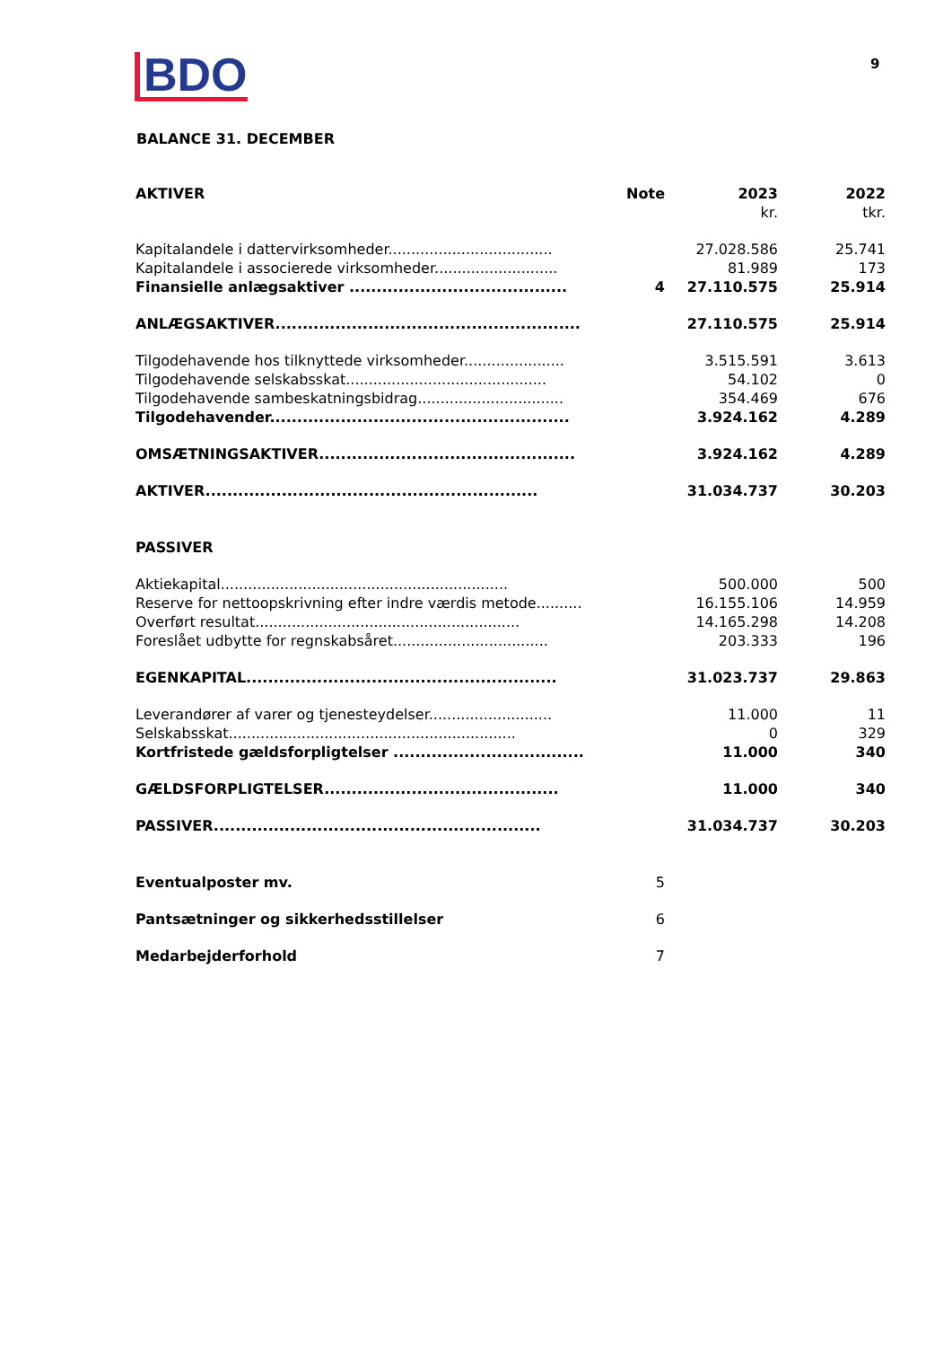BDO 9
BALANCE 31. DECEMBER
| AKTIVER | Note | 2023 | 2022 |
| --- | --- | --- | --- |
| | | kr. | tkr. |
| Kapitalandele i dattervirksomheder.................................... | | 27.028.586 | 25.741 |
| Kapitalandele i associerede virksomheder........................... | | 81.989 | 173 |
| Finansielle anlægsaktiver ........................................ | 4 | 27.110.575 | 25.914 |
| ANLÆGSAKTIVER........................................................ | | 27.110.575 | 25.914 |
| Tilgodehavende hos tilknyttede virksomheder...................... | | 3.515.591 | 3.613 |
| Tilgodehavende selskabsskat............................................ | | 54.102 | 0 |
| Tilgodehavende sambeskatningsbidrag................................ | | 354.469 | 676 |
| Tilgodehavender....................................................... | | 3.924.162 | 4.289 |
| OMSÆTNINGSAKTIVER............................................... | | 3.924.162 | 4.289 |
| AKTIVER............................................................. | | 31.034.737 | 30.203 |
| PASSIVER | | | |
| Aktiekapital............................................................... | | 500.000 | 500 |
| Reserve for nettoopskrivning efter indre værdis metode.......... | | 16.155.106 | 14.959 |
| Overført resultat.......................................................... | | 14.165.298 | 14.208 |
| Foreslået udbytte for regnskabsåret.................................. | | 203.333 | 196 |
| EGENKAPITAL......................................................... | | 31.023.737 | 29.863 |
| Leverandører af varer og tjenesteydelser........................... | | 11.000 | 11 |
| Selskabsskat............................................................... | | 0 | 329 |
| Kortfristede gældsforpligtelser ................................... | | 11.000 | 340 |
| GÆLDSFORPLIGTELSER........................................... | | 11.000 | 340 |
| PASSIVER............................................................ | | 31.034.737 | 30.203 |
| Eventualposter mv. | 5 | | |
| Pantsætninger og sikkerhedsstillelser | 6 | | |
| Medarbejderforhold | 7 | | |